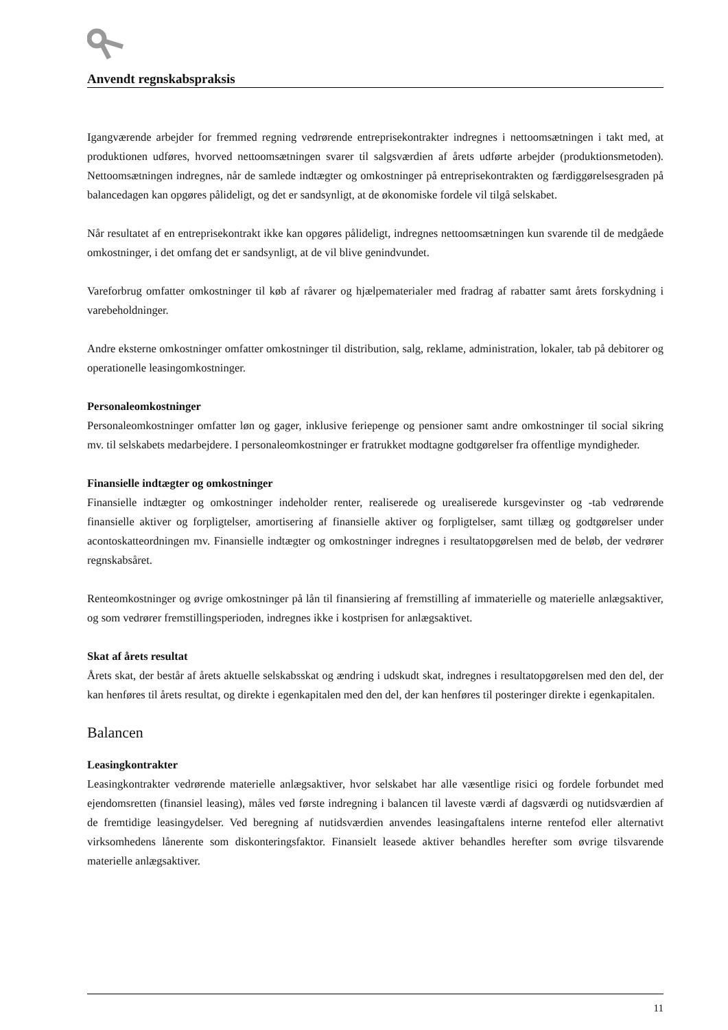Anvendt regnskabspraksis
Igangværende arbejder for fremmed regning vedrørende entreprisekontrakter indregnes i nettoomsætningen i takt med, at produktionen udføres, hvorved nettoomsætningen svarer til salgsværdien af årets udførte arbejder (produktionsmetoden). Nettoomsætningen indregnes, når de samlede indtægter og omkostninger på entreprisekontrakten og færdiggørelsesgraden på balancedagen kan opgøres pålideligt, og det er sandsynligt, at de økonomiske fordele vil tilgå selskabet.
Når resultatet af en entreprisekontrakt ikke kan opgøres pålideligt, indregnes nettoomsætningen kun svarende til de medgåede omkostninger, i det omfang det er sandsynligt, at de vil blive genindvundet.
Vareforbrug omfatter omkostninger til køb af råvarer og hjælpematerialer med fradrag af rabatter samt årets forskydning i varebeholdninger.
Andre eksterne omkostninger omfatter omkostninger til distribution, salg, reklame, administration, lokaler, tab på debitorer og operationelle leasingomkostninger.
Personaleomkostninger
Personaleomkostninger omfatter løn og gager, inklusive feriepenge og pensioner samt andre omkostninger til social sikring mv. til selskabets medarbejdere. I personaleomkostninger er fratrukket modtagne godtgørelser fra offentlige myndigheder.
Finansielle indtægter og omkostninger
Finansielle indtægter og omkostninger indeholder renter, realiserede og urealiserede kursgevinster og -tab vedrørende finansielle aktiver og forpligtelser, amortisering af finansielle aktiver og forpligtelser, samt tillæg og godtgørelser under acontoskatteordningen mv. Finansielle indtægter og omkostninger indregnes i resultatopgørelsen med de beløb, der vedrører regnskabsåret.
Renteomkostninger og øvrige omkostninger på lån til finansiering af fremstilling af immaterielle og materielle anlægsaktiver, og som vedrører fremstillingsperioden, indregnes ikke i kostprisen for anlægsaktivet.
Skat af årets resultat
Årets skat, der består af årets aktuelle selskabsskat og ændring i udskudt skat, indregnes i resultatopgørelsen med den del, der kan henføres til årets resultat, og direkte i egenkapitalen med den del, der kan henføres til posteringer direkte i egenkapitalen.
Balancen
Leasingkontrakter
Leasingkontrakter vedrørende materielle anlægsaktiver, hvor selskabet har alle væsentlige risici og fordele forbundet med ejendomsretten (finansiel leasing), måles ved første indregning i balancen til laveste værdi af dagsværdi og nutidsværdien af de fremtidige leasingydelser. Ved beregning af nutidsværdien anvendes leasingaftalens interne rentefod eller alternativt virksomhedens lånerente som diskonteringsfaktor. Finansielt leasede aktiver behandles herefter som øvrige tilsvarende materielle anlægsaktiver.
11